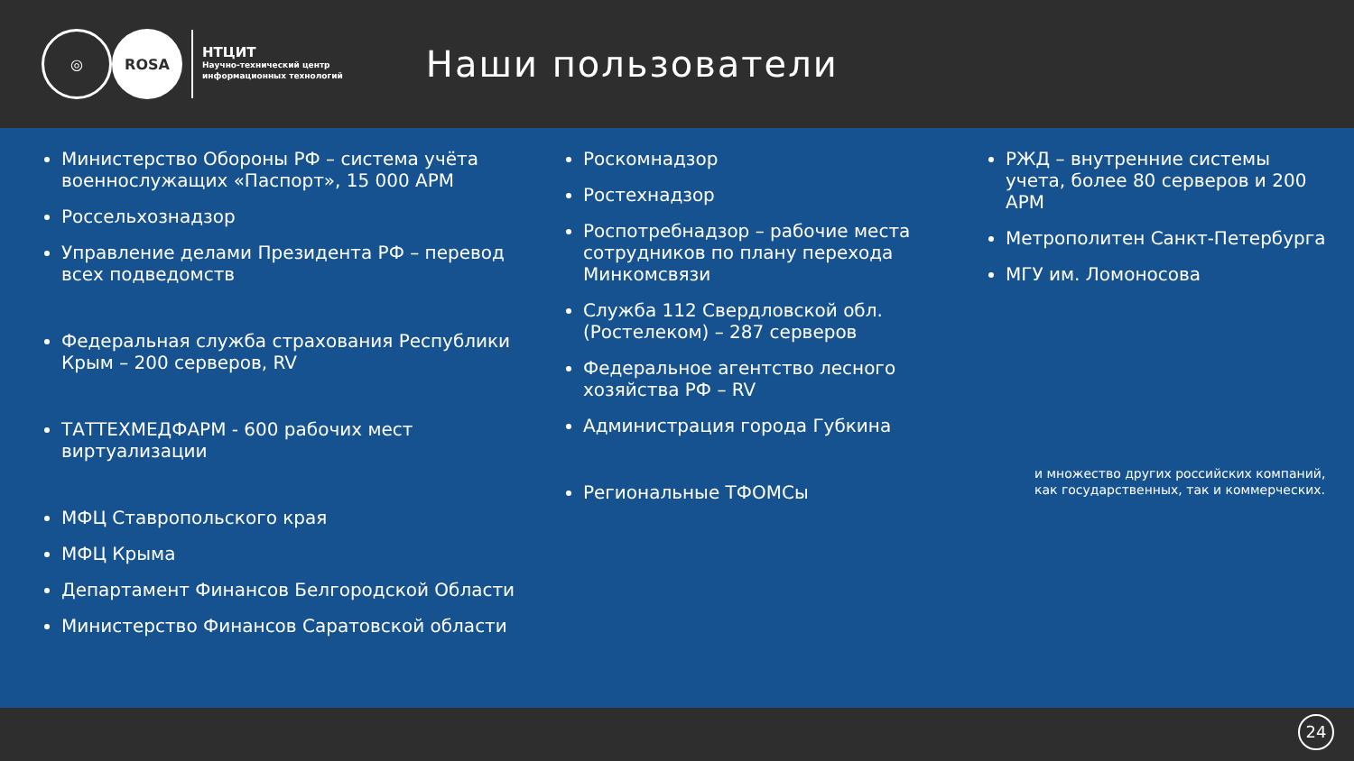◎
ROSA
НТЦИТ
Научно-технический центр
информационных технологий
Наши пользователи
Министерство Обороны РФ – система учёта военнослужащих «Паспорт», 15 000 АРМ
Россельхознадзор
Управление делами Президента РФ – перевод всех подведомств
Федеральная служба страхования Республики Крым – 200 серверов, RV
ТАТТЕХМЕДФАРМ - 600 рабочих мест виртуализации
МФЦ Ставропольского края
МФЦ Крыма
Департамент Финансов Белгородской Области
Министерство Финансов Саратовской области
Роскомнадзор
Ростехнадзор
Роспотребнадзор – рабочие места сотрудников по плану перехода Минкомсвязи
Служба 112 Свердловской обл. (Ростелеком) – 287 серверов
Федеральное агентство лесного хозяйства РФ – RV
Администрация города Губкина
Региональные ТФОМСы
РЖД – внутренние системы учета, более 80 серверов и 200 АРМ
Метрополитен Санкт-Петербурга
МГУ им. Ломоносова
и множество других российских компаний, как государственных, так и коммерческих.
24